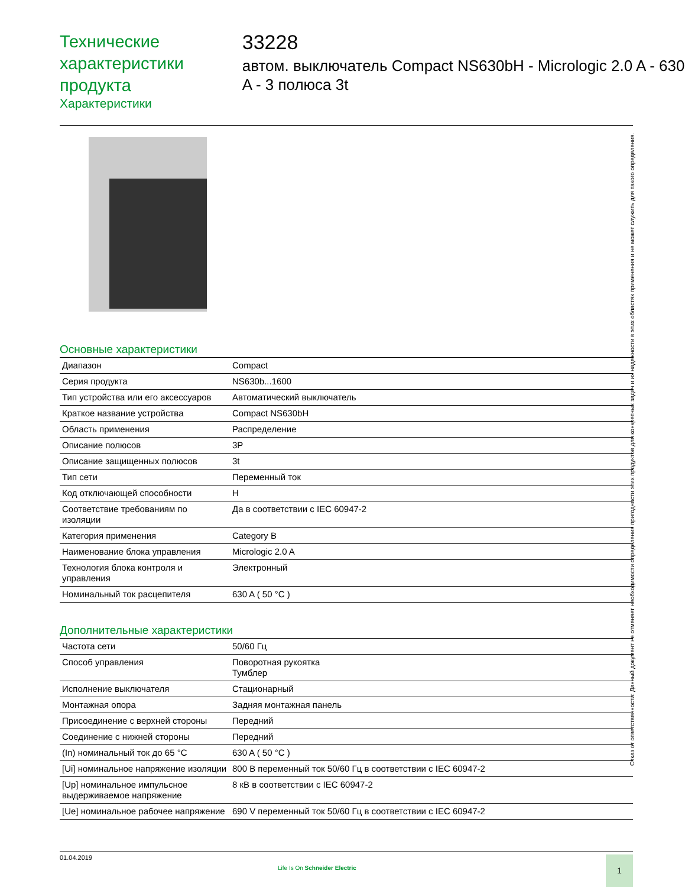Технические характеристики продукта
Характеристики
33228
автом. выключатель Compact NS630bH - Micrologic 2.0 A - 630 A - 3 полюса 3t
Основные характеристики
| Диапазон | Compact |
| Серия продукта | NS630b...1600 |
| Тип устройства или его аксессуаров | Автоматический выключатель |
| Краткое название устройства | Compact NS630bH |
| Область применения | Распределение |
| Описание полюсов | 3P |
| Описание защищенных полюсов | 3t |
| Тип сети | Переменный ток |
| Код отключающей способности | H |
| Соответствие требованиям по изоляции | Да в соответствии с IEC 60947-2 |
| Категория применения | Category B |
| Наименование блока управления | Micrologic 2.0 A |
| Технология блока контроля и управления | Электронный |
| Номинальный ток расцепителя | 630 A ( 50 °C ) |
Дополнительные характеристики
| Частота сети | 50/60 Гц |
| Способ управления | Поворотная рукоятка Тумблер |
| Исполнение выключателя | Стационарный |
| Монтажная опора | Задняя монтажная панель |
| Присоединение с верхней стороны | Передний |
| Соединение с нижней стороны | Передний |
| (In) номинальный ток до 65 °C | 630 A ( 50 °C ) |
| [Ui] номинальное напряжение изоляции | 800 В переменный ток 50/60 Гц в соответствии с IEC 60947-2 |
| [Up] номинальное импульсное выдерживаемое напряжение | 8 кВ в соответствии с IEC 60947-2 |
| [Ue] номинальное рабочее напряжение | 690 V переменный ток 50/60 Гц в соответствии с IEC 60947-2 |
Отказ от ответственности: Данный документ не отменяет необходимости определения пригодности этих продуктов для конкретных задач и их надежности в этих областях применения и не может служить для такого определения.
01.04.2019
Life Is On Schneider Electric
1